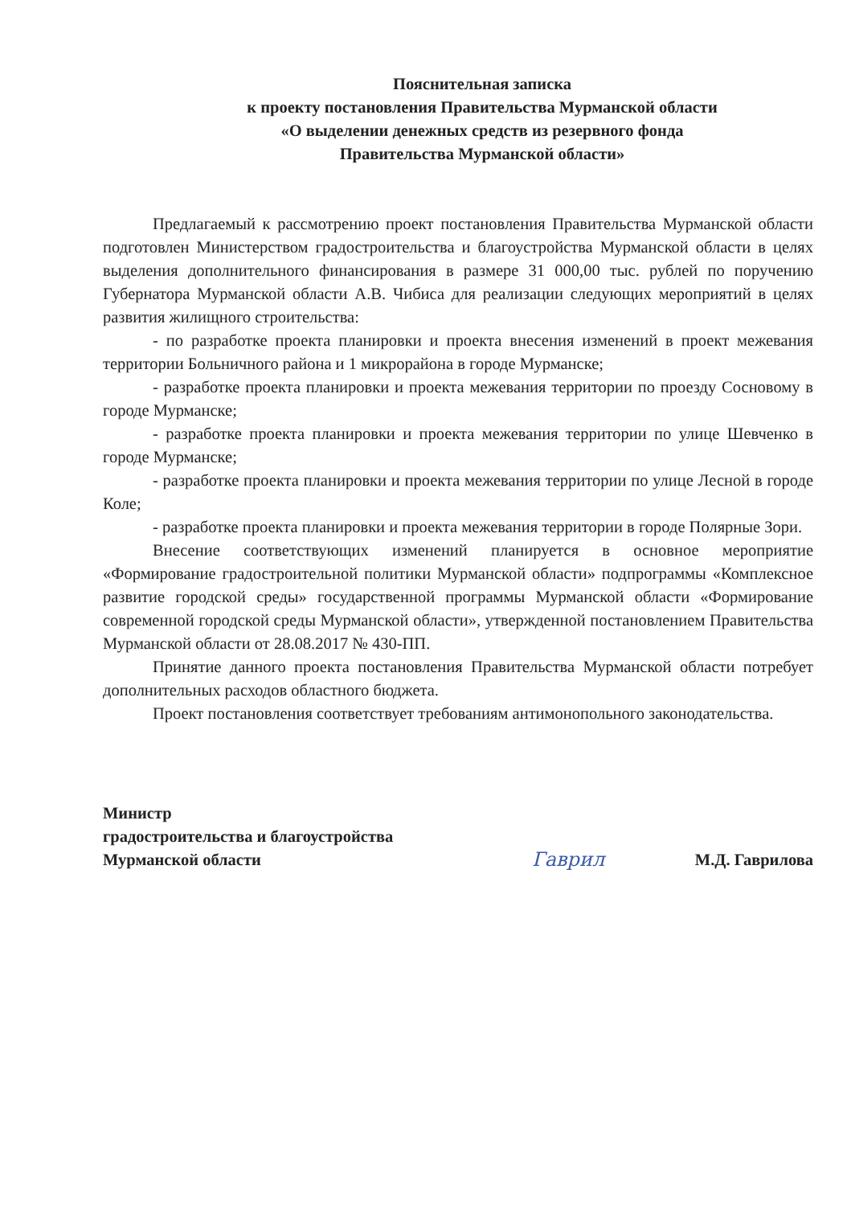Пояснительная записка
к проекту постановления Правительства Мурманской области
«О выделении денежных средств из резервного фонда
Правительства Мурманской области»
Предлагаемый к рассмотрению проект постановления Правительства Мурманской области подготовлен Министерством градостроительства и благоустройства Мурманской области в целях выделения дополнительного финансирования в размере 31 000,00 тыс. рублей по поручению Губернатора Мурманской области А.В. Чибиса для реализации следующих мероприятий в целях развития жилищного строительства:
- по разработке проекта планировки и проекта внесения изменений в проект межевания территории Больничного района и 1 микрорайона в городе Мурманске;
- разработке проекта планировки и проекта межевания территории по проезду Сосновому в городе Мурманске;
- разработке проекта планировки и проекта межевания территории по улице Шевченко в городе Мурманске;
- разработке проекта планировки и проекта межевания территории по улице Лесной в городе Коле;
- разработке проекта планировки и проекта межевания территории в городе Полярные Зори.
Внесение соответствующих изменений планируется в основное мероприятие «Формирование градостроительной политики Мурманской области» подпрограммы «Комплексное развитие городской среды» государственной программы Мурманской области «Формирование современной городской среды Мурманской области», утвержденной постановлением Правительства Мурманской области от 28.08.2017 № 430-ПП.
Принятие данного проекта постановления Правительства Мурманской области потребует дополнительных расходов областного бюджета.
Проект постановления соответствует требованиям антимонопольного законодательства.
Министр
градостроительства и благоустройства
Мурманской области
Гаврил
М.Д. Гаврилова